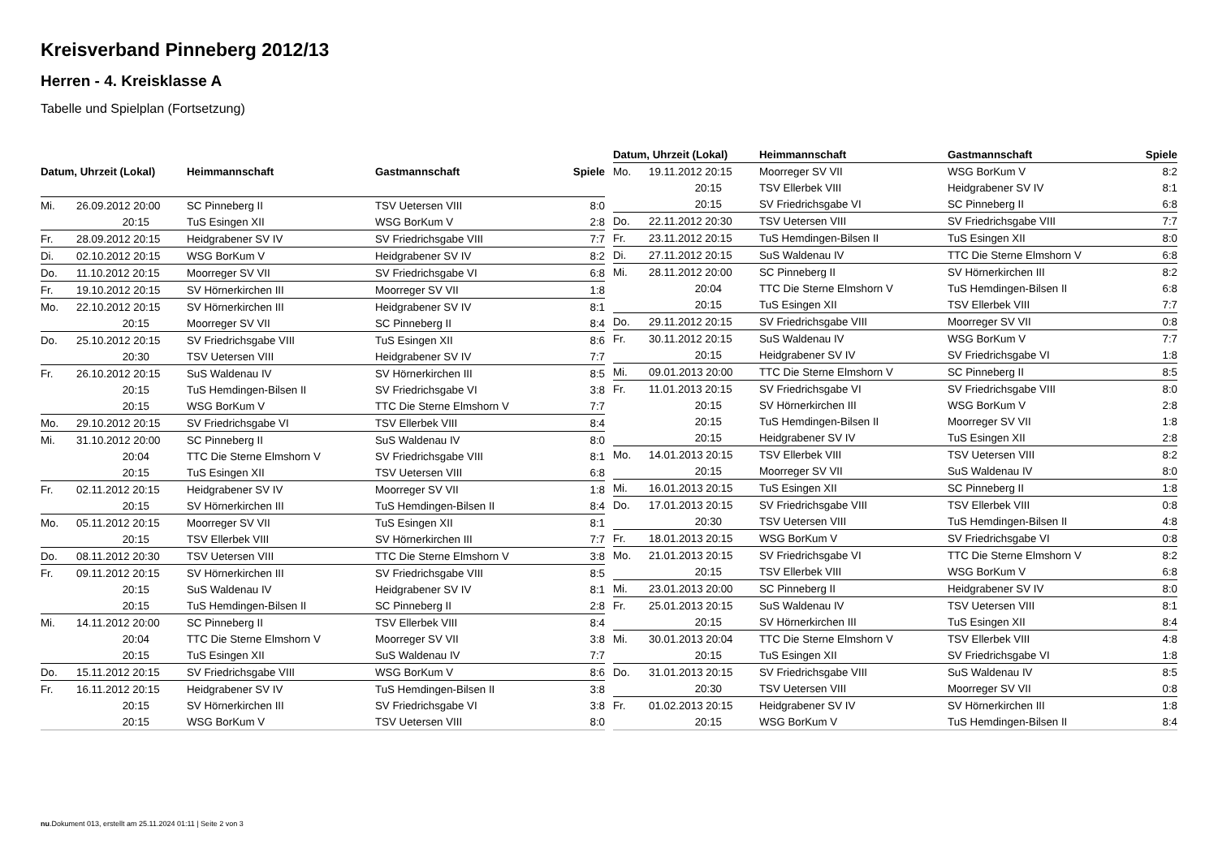Kreisverband Pinneberg 2012/13
Herren - 4. Kreisklasse A
Tabelle und Spielplan (Fortsetzung)
| Datum, Uhrzeit (Lokal) | | Heimmannschaft | Gastmannschaft | Spiele |
| --- | --- | --- | --- | --- |
| Mi. | 26.09.2012 20:00 | SC Pinneberg II | TSV Uetersen VIII | 8:0 |
| | 20:15 | TuS Esingen XII | WSG BorKum V | 2:8 |
| Fr. | 28.09.2012 20:15 | Heidgrabener SV IV | SV Friedrichsgabe VIII | 7:7 |
| Di. | 02.10.2012 20:15 | WSG BorKum V | Heidgrabener SV IV | 8:2 |
| Do. | 11.10.2012 20:15 | Moorreger SV VII | SV Friedrichsgabe VI | 6:8 |
| Fr. | 19.10.2012 20:15 | SV Hörnerkirchen III | Moorreger SV VII | 1:8 |
| Mo. | 22.10.2012 20:15 | SV Hörnerkirchen III | Heidgrabener SV IV | 8:1 |
| | 20:15 | Moorreger SV VII | SC Pinneberg II | 8:4 |
| Do. | 25.10.2012 20:15 | SV Friedrichsgabe VIII | TuS Esingen XII | 8:6 |
| | 20:30 | TSV Uetersen VIII | Heidgrabener SV IV | 7:7 |
| Fr. | 26.10.2012 20:15 | SuS Waldenau IV | SV Hörnerkirchen III | 8:5 |
| | 20:15 | TuS Hemdingen-Bilsen II | SV Friedrichsgabe VI | 3:8 |
| | 20:15 | WSG BorKum V | TTC Die Sterne Elmshorn V | 7:7 |
| Mo. | 29.10.2012 20:15 | SV Friedrichsgabe VI | TSV Ellerbek VIII | 8:4 |
| Mi. | 31.10.2012 20:00 | SC Pinneberg II | SuS Waldenau IV | 8:0 |
| | 20:04 | TTC Die Sterne Elmshorn V | SV Friedrichsgabe VIII | 8:1 |
| | 20:15 | TuS Esingen XII | TSV Uetersen VIII | 6:8 |
| Fr. | 02.11.2012 20:15 | Heidgrabener SV IV | Moorreger SV VII | 1:8 |
| | 20:15 | SV Hörnerkirchen III | TuS Hemdingen-Bilsen II | 8:4 |
| Mo. | 05.11.2012 20:15 | Moorreger SV VII | TuS Esingen XII | 8:1 |
| | 20:15 | TSV Ellerbek VIII | SV Hörnerkirchen III | 7:7 |
| Do. | 08.11.2012 20:30 | TSV Uetersen VIII | TTC Die Sterne Elmshorn V | 3:8 |
| Fr. | 09.11.2012 20:15 | SV Hörnerkirchen III | SV Friedrichsgabe VIII | 8:5 |
| | 20:15 | SuS Waldenau IV | Heidgrabener SV IV | 8:1 |
| | 20:15 | TuS Hemdingen-Bilsen II | SC Pinneberg II | 2:8 |
| Mi. | 14.11.2012 20:00 | SC Pinneberg II | TSV Ellerbek VIII | 8:4 |
| | 20:04 | TTC Die Sterne Elmshorn V | Moorreger SV VII | 3:8 |
| | 20:15 | TuS Esingen XII | SuS Waldenau IV | 7:7 |
| Do. | 15.11.2012 20:15 | SV Friedrichsgabe VIII | WSG BorKum V | 8:6 |
| Fr. | 16.11.2012 20:15 | Heidgrabener SV IV | TuS Hemdingen-Bilsen II | 3:8 |
| | 20:15 | SV Hörnerkirchen III | SV Friedrichsgabe VI | 3:8 |
| | 20:15 | WSG BorKum V | TSV Uetersen VIII | 8:0 |
| Datum, Uhrzeit (Lokal) | | Heimmannschaft | Gastmannschaft | Spiele |
| --- | --- | --- | --- | --- |
| Mo. | 19.11.2012 20:15 | Moorreger SV VII | WSG BorKum V | 8:2 |
| | 20:15 | TSV Ellerbek VIII | Heidgrabener SV IV | 8:1 |
| | 20:15 | SV Friedrichsgabe VI | SC Pinneberg II | 6:8 |
| Do. | 22.11.2012 20:30 | TSV Uetersen VIII | SV Friedrichsgabe VIII | 7:7 |
| Fr. | 23.11.2012 20:15 | TuS Hemdingen-Bilsen II | TuS Esingen XII | 8:0 |
| Di. | 27.11.2012 20:15 | SuS Waldenau IV | TTC Die Sterne Elmshorn V | 6:8 |
| Mi. | 28.11.2012 20:00 | SC Pinneberg II | SV Hörnerkirchen III | 8:2 |
| | 20:04 | TTC Die Sterne Elmshorn V | TuS Hemdingen-Bilsen II | 6:8 |
| | 20:15 | TuS Esingen XII | TSV Ellerbek VIII | 7:7 |
| Do. | 29.11.2012 20:15 | SV Friedrichsgabe VIII | Moorreger SV VII | 0:8 |
| Fr. | 30.11.2012 20:15 | SuS Waldenau IV | WSG BorKum V | 7:7 |
| | 20:15 | Heidgrabener SV IV | SV Friedrichsgabe VI | 1:8 |
| Mi. | 09.01.2013 20:00 | TTC Die Sterne Elmshorn V | SC Pinneberg II | 8:5 |
| Fr. | 11.01.2013 20:15 | SV Friedrichsgabe VI | SV Friedrichsgabe VIII | 8:0 |
| | 20:15 | SV Hörnerkirchen III | WSG BorKum V | 2:8 |
| | 20:15 | TuS Hemdingen-Bilsen II | Moorreger SV VII | 1:8 |
| | 20:15 | Heidgrabener SV IV | TuS Esingen XII | 2:8 |
| Mo. | 14.01.2013 20:15 | TSV Ellerbek VIII | TSV Uetersen VIII | 8:2 |
| | 20:15 | Moorreger SV VII | SuS Waldenau IV | 8:0 |
| Mi. | 16.01.2013 20:15 | TuS Esingen XII | SC Pinneberg II | 1:8 |
| Do. | 17.01.2013 20:15 | SV Friedrichsgabe VIII | TSV Ellerbek VIII | 0:8 |
| | 20:30 | TSV Uetersen VIII | TuS Hemdingen-Bilsen II | 4:8 |
| Fr. | 18.01.2013 20:15 | WSG BorKum V | SV Friedrichsgabe VI | 0:8 |
| Mo. | 21.01.2013 20:15 | SV Friedrichsgabe VI | TTC Die Sterne Elmshorn V | 8:2 |
| | 20:15 | TSV Ellerbek VIII | WSG BorKum V | 6:8 |
| Mi. | 23.01.2013 20:00 | SC Pinneberg II | Heidgrabener SV IV | 8:0 |
| Fr. | 25.01.2013 20:15 | SuS Waldenau IV | TSV Uetersen VIII | 8:1 |
| | 20:15 | SV Hörnerkirchen III | TuS Esingen XII | 8:4 |
| Mi. | 30.01.2013 20:04 | TTC Die Sterne Elmshorn V | TSV Ellerbek VIII | 4:8 |
| | 20:15 | TuS Esingen XII | SV Friedrichsgabe VI | 1:8 |
| Do. | 31.01.2013 20:15 | SV Friedrichsgabe VIII | SuS Waldenau IV | 8:5 |
| | 20:30 | TSV Uetersen VIII | Moorreger SV VII | 0:8 |
| Fr. | 01.02.2013 20:15 | Heidgrabener SV IV | SV Hörnerkirchen III | 1:8 |
| | 20:15 | WSG BorKum V | TuS Hemdingen-Bilsen II | 8:4 |
nu.Dokument 013, erstellt am 25.11.2024 01:11 | Seite 2 von 3